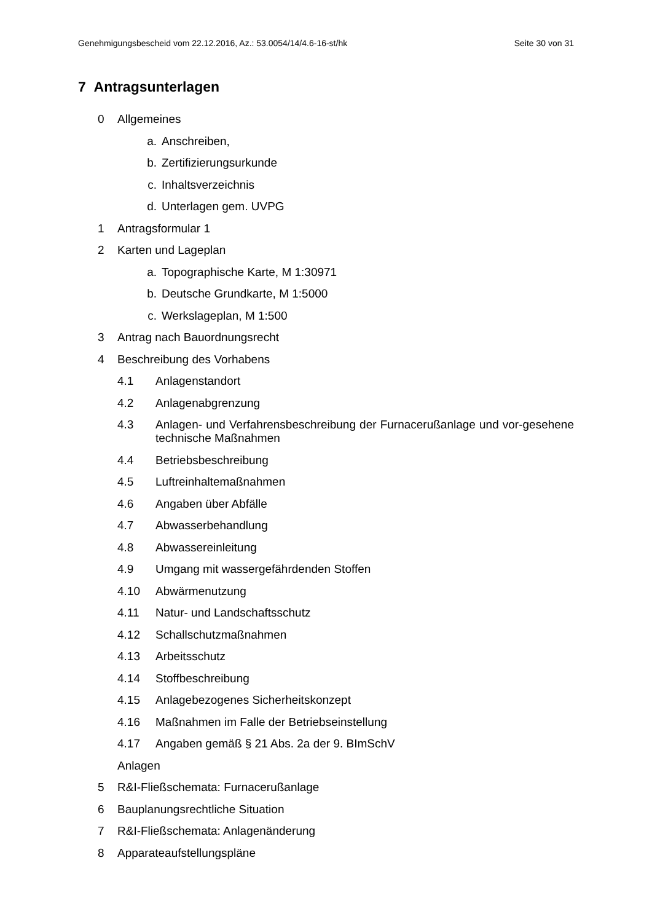Genehmigungsbescheid vom 22.12.2016, Az.: 53.0054/14/4.6-16-st/hk Seite 30 von 31
7 Antragsunterlagen
0 Allgemeines
a. Anschreiben,
b. Zertifizierungsurkunde
c. Inhaltsverzeichnis
d. Unterlagen gem. UVPG
1 Antragsformular 1
2 Karten und Lageplan
a. Topographische Karte, M 1:30971
b. Deutsche Grundkarte, M 1:5000
c. Werkslageplan, M 1:500
3 Antrag nach Bauordnungsrecht
4 Beschreibung des Vorhabens
4.1 Anlagenstandort
4.2 Anlagenabgrenzung
4.3 Anlagen- und Verfahrensbeschreibung der Furnacerußanlage und vor-gesehene technische Maßnahmen
4.4 Betriebsbeschreibung
4.5 Luftreinhaltemaßnahmen
4.6 Angaben über Abfälle
4.7 Abwasserbehandlung
4.8 Abwassereinleitung
4.9 Umgang mit wassergefährdenden Stoffen
4.10 Abwärmenutzung
4.11 Natur- und Landschaftsschutz
4.12 Schallschutzmaßnahmen
4.13 Arbeitsschutz
4.14 Stoffbeschreibung
4.15 Anlagebezogenes Sicherheitskonzept
4.16 Maßnahmen im Falle der Betriebseinstellung
4.17 Angaben gemäß § 21 Abs. 2a der 9. BImSchV
Anlagen
5 R&I-Fließschemata: Furnacerußanlage
6 Bauplanungsrechtliche Situation
7 R&I-Fließschemata: Anlagenänderung
8 Apparateaufstellungspläne